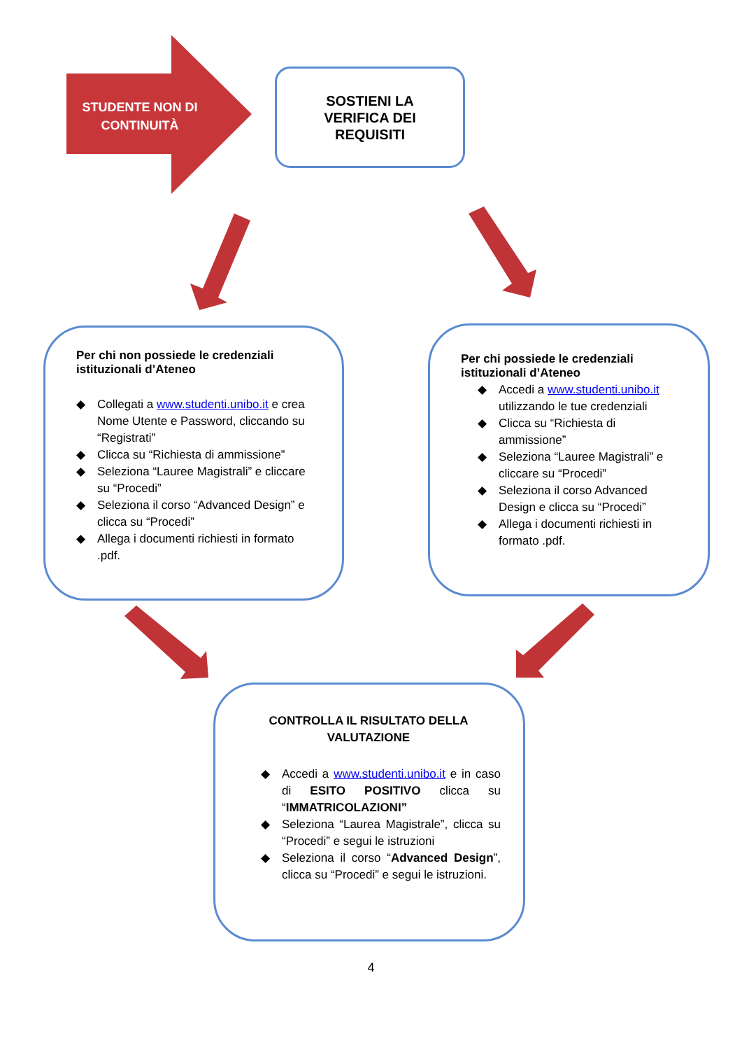STUDENTE NON DI CONTINUITÀ
SOSTIENI LA
VERIFICA DEI
REQUISITI
Per chi non possiede le credenziali istituzionali d’Ateneo
◆ Collegati a www.studenti.unibo.it e crea Nome Utente e Password, cliccando su “Registrati”
◆ Clicca su “Richiesta di ammissione”
◆ Seleziona “Lauree Magistrali” e cliccare su “Procedi”
◆ Seleziona il corso “Advanced Design” e clicca su “Procedi”
◆ Allega i documenti richiesti in formato .pdf.
Per chi possiede le credenziali istituzionali d’Ateneo
◆ Accedi a www.studenti.unibo.it utilizzando le tue credenziali
◆ Clicca su “Richiesta di ammissione”
◆ Seleziona “Lauree Magistrali” e cliccare su “Procedi”
◆ Seleziona il corso Advanced Design e clicca su “Procedi”
◆ Allega i documenti richiesti in formato .pdf.
CONTROLLA IL RISULTATO DELLA VALUTAZIONE
◆ Accedi a www.studenti.unibo.it e in caso di ESITO POSITIVO clicca su “IMMATRICOLAZIONI”
◆ Seleziona “Laurea Magistrale”, clicca su “Procedi” e segui le istruzioni
◆ Seleziona il corso “Advanced Design”, clicca su “Procedi” e segui le istruzioni.
4